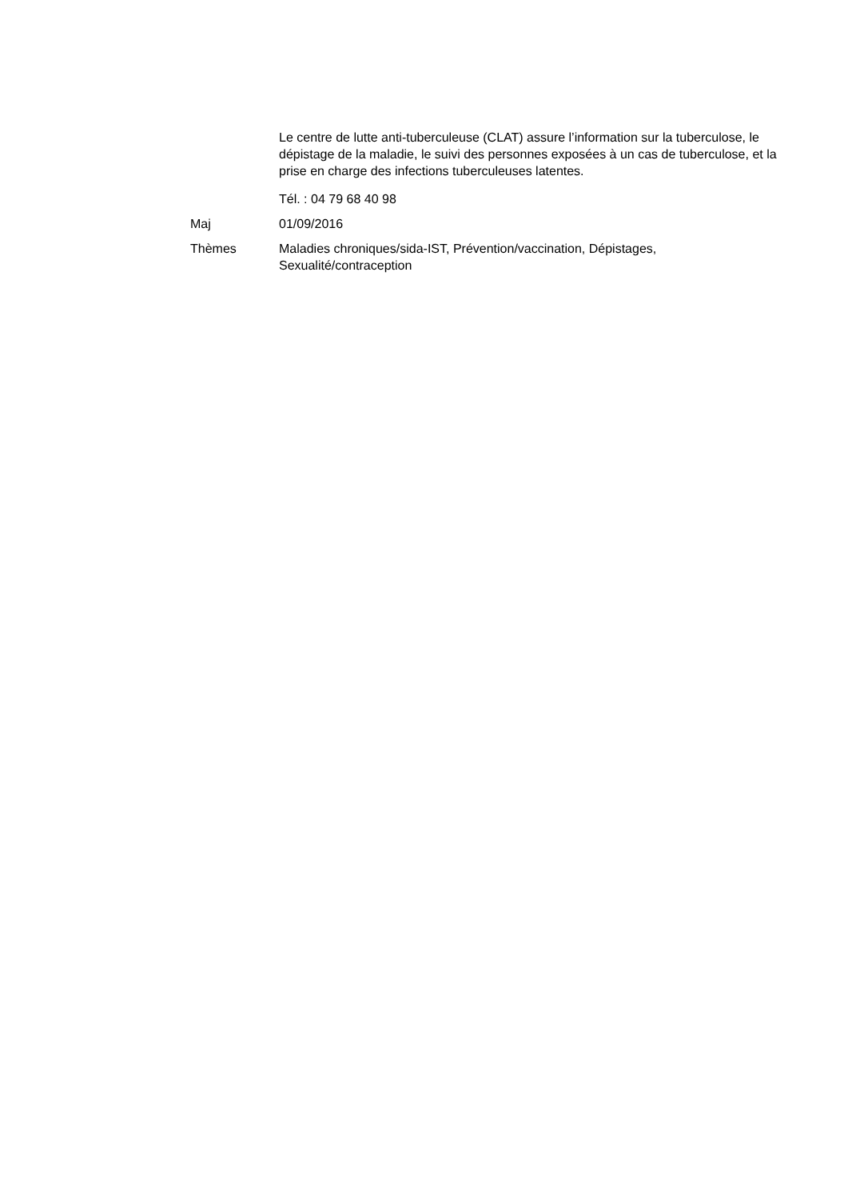Le centre de lutte anti-tuberculeuse (CLAT) assure l’information sur la tuberculose, le dépistage de la maladie, le suivi des personnes exposées à un cas de tuberculose, et la prise en charge des infections tuberculeuses latentes.
Tél. : 04 79 68 40 98
Maj 01/09/2016
Thèmes Maladies chroniques/sida-IST, Prévention/vaccination, Dépistages, Sexualité/contraception